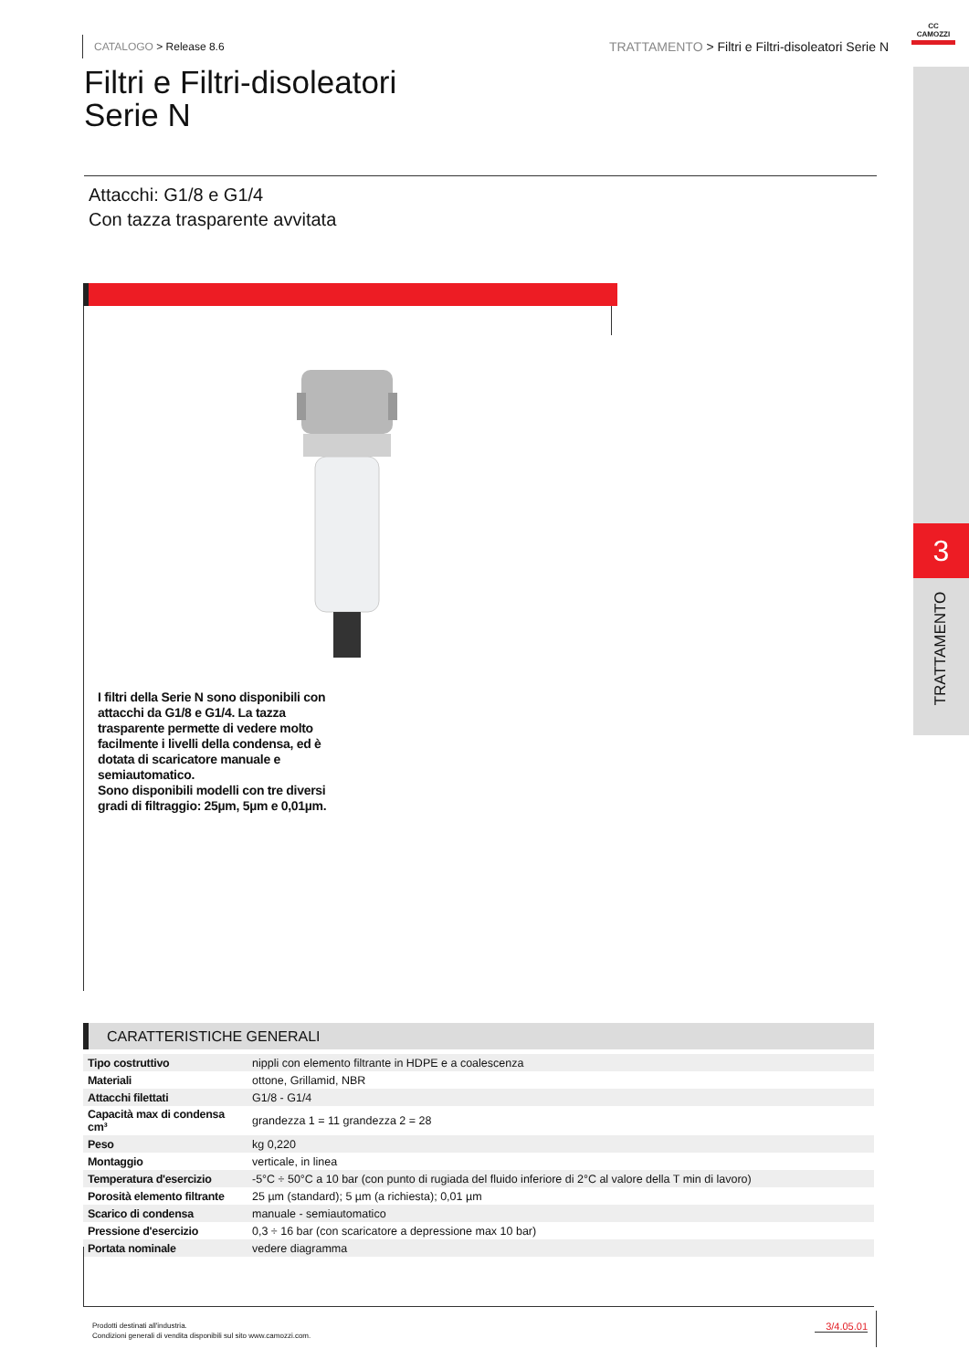CATALOGO > Release 8.6 TRATTAMENTO > Filtri e Filtri-disoleatori Serie N
CC
CAMOZZI
3
TRATTAMENTO
Filtri e Filtri-disoleatori
Serie N
Attacchi: G1/8 e G1/4
Con tazza trasparente avvitata
I filtri della Serie N sono disponibili con attacchi da G1/8 e G1/4. La tazza trasparente permette di vedere molto facilmente i livelli della condensa, ed è dotata di scaricatore manuale e semiautomatico.
Sono disponibili modelli con tre diversi gradi di filtraggio: 25µm, 5µm e 0,01µm.
CARATTERISTICHE GENERALI
| Tipo costruttivo | nippli con elemento filtrante in HDPE e a coalescenza |
| Materiali | ottone, Grillamid, NBR |
| Attacchi filettati | G1/8 - G1/4 |
| Capacità max di condensa cm³ | grandezza 1 = 11 grandezza 2 = 28 |
| Peso | kg 0,220 |
| Montaggio | verticale, in linea |
| Temperatura d'esercizio | -5°C ÷ 50°C a 10 bar (con punto di rugiada del fluido inferiore di 2°C al valore della T min di lavoro) |
| Porosità elemento filtrante | 25 µm (standard); 5 µm (a richiesta); 0,01 µm |
| Scarico di condensa | manuale - semiautomatico |
| Pressione d'esercizio | 0,3 ÷ 16 bar (con scaricatore a depressione max 10 bar) |
| Portata nominale | vedere diagramma |
Prodotti destinati all'industria.
Condizioni generali di vendita disponibili sul sito www.camozzi.com.
3/4.05.01